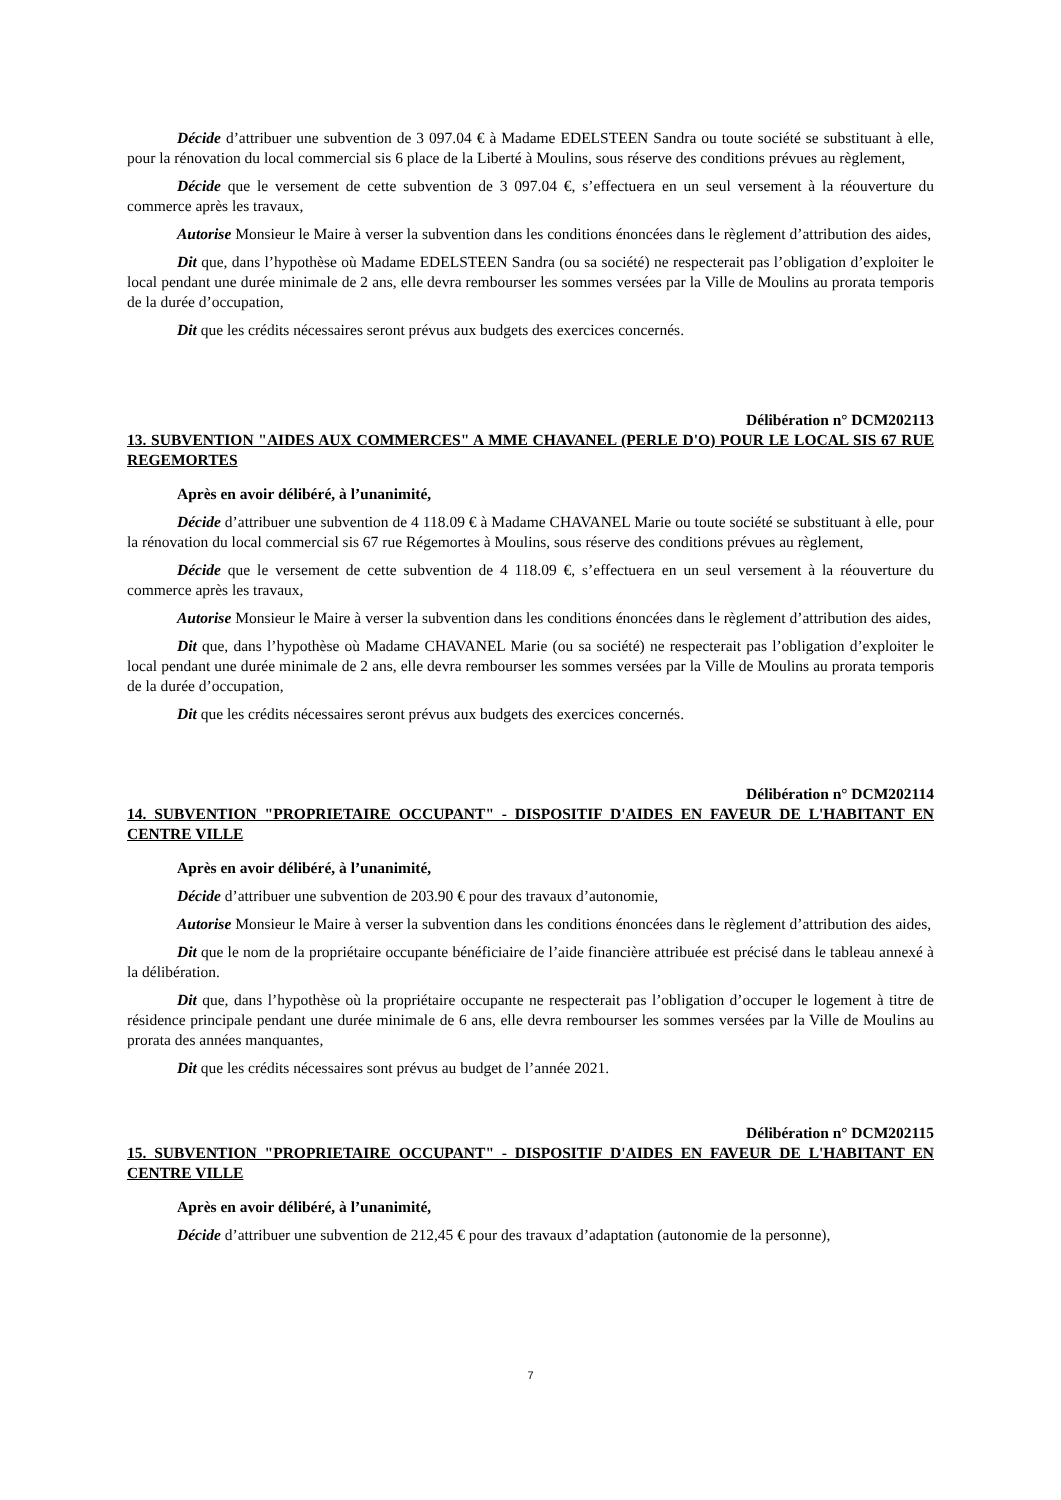Décide d’attribuer une subvention de 3 097.04 € à Madame EDELSTEEN Sandra ou toute société se substituant à elle, pour la rénovation du local commercial sis 6 place de la Liberté à Moulins, sous réserve des conditions prévues au règlement,
Décide que le versement de cette subvention de 3 097.04 €, s’effectuera en un seul versement à la réouverture du commerce après les travaux,
Autorise Monsieur le Maire à verser la subvention dans les conditions énoncées dans le règlement d’attribution des aides,
Dit que, dans l’hypothèse où Madame EDELSTEEN Sandra (ou sa société) ne respecterait pas l’obligation d’exploiter le local pendant une durée minimale de 2 ans, elle devra rembourser les sommes versées par la Ville de Moulins au prorata temporis de la durée d’occupation,
Dit que les crédits nécessaires seront prévus aux budgets des exercices concernés.
Délibération n° DCM202113
13. SUBVENTION "AIDES AUX COMMERCES" A MME CHAVANEL (PERLE D'O) POUR LE LOCAL SIS 67 RUE REGEMORTES
Après en avoir délibéré, à l’unanimité,
Décide d’attribuer une subvention de 4 118.09 € à Madame CHAVANEL Marie ou toute société se substituant à elle, pour la rénovation du local commercial sis 67 rue Régemortes à Moulins, sous réserve des conditions prévues au règlement,
Décide que le versement de cette subvention de 4 118.09 €, s’effectuera en un seul versement à la réouverture du commerce après les travaux,
Autorise Monsieur le Maire à verser la subvention dans les conditions énoncées dans le règlement d’attribution des aides,
Dit que, dans l’hypothèse où Madame CHAVANEL Marie (ou sa société) ne respecterait pas l’obligation d’exploiter le local pendant une durée minimale de 2 ans, elle devra rembourser les sommes versées par la Ville de Moulins au prorata temporis de la durée d’occupation,
Dit que les crédits nécessaires seront prévus aux budgets des exercices concernés.
Délibération n° DCM202114
14. SUBVENTION "PROPRIETAIRE OCCUPANT" - DISPOSITIF D'AIDES EN FAVEUR DE L'HABITANT EN CENTRE VILLE
Après en avoir délibéré, à l’unanimité,
Décide d’attribuer une subvention de 203.90 € pour des travaux d’autonomie,
Autorise Monsieur le Maire à verser la subvention dans les conditions énoncées dans le règlement d’attribution des aides,
Dit que le nom de la propriétaire occupante bénéficiaire de l’aide financière attribuée est précisé dans le tableau annexé à la délibération.
Dit que, dans l’hypothèse où la propriétaire occupante ne respecterait pas l’obligation d’occuper le logement à titre de résidence principale pendant une durée minimale de 6 ans, elle devra rembourser les sommes versées par la Ville de Moulins au prorata des années manquantes,
Dit que les crédits nécessaires sont prévus au budget de l’année 2021.
Délibération n° DCM202115
15. SUBVENTION "PROPRIETAIRE OCCUPANT" - DISPOSITIF D'AIDES EN FAVEUR DE L'HABITANT EN CENTRE VILLE
Après en avoir délibéré, à l’unanimité,
Décide d’attribuer une subvention de 212,45 € pour des travaux d’adaptation (autonomie de la personne),
7